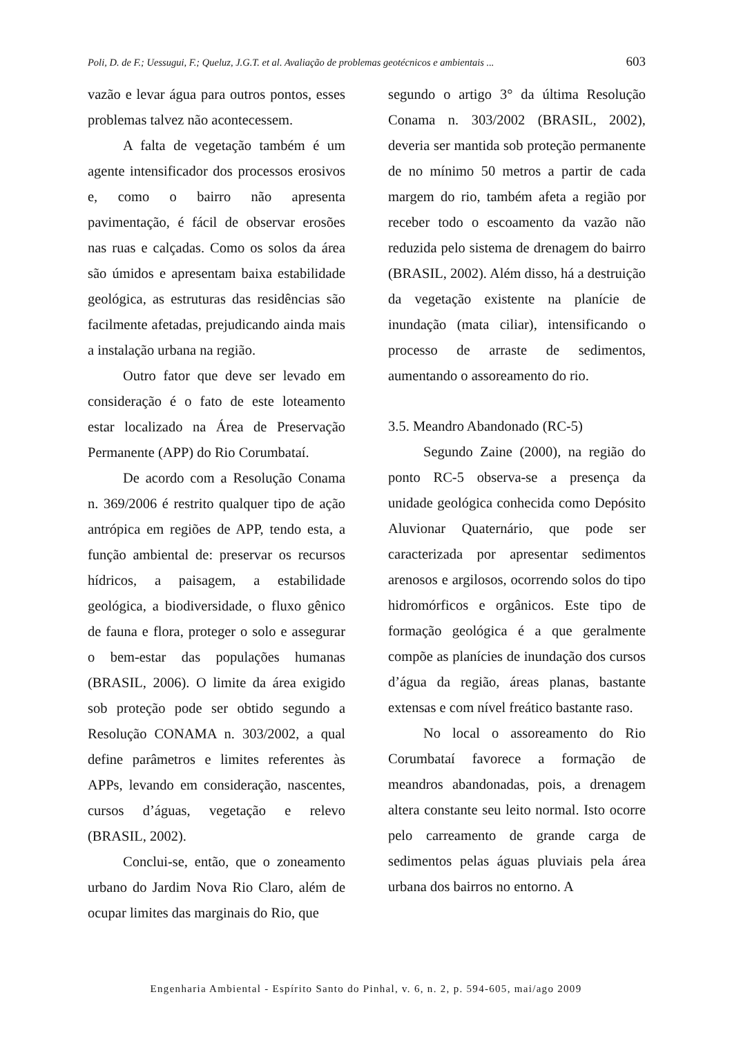Poli, D. de F.; Uessugui, F.; Queluz, J.G.T. et al. Avaliação de problemas geotécnicos e ambientais ... 603
vazão e levar água para outros pontos, esses problemas talvez não acontecessem.
A falta de vegetação também é um agente intensificador dos processos erosivos e, como o bairro não apresenta pavimentação, é fácil de observar erosões nas ruas e calçadas. Como os solos da área são úmidos e apresentam baixa estabilidade geológica, as estruturas das residências são facilmente afetadas, prejudicando ainda mais a instalação urbana na região.
Outro fator que deve ser levado em consideração é o fato de este loteamento estar localizado na Área de Preservação Permanente (APP) do Rio Corumbataí.
De acordo com a Resolução Conama n. 369/2006 é restrito qualquer tipo de ação antrópica em regiões de APP, tendo esta, a função ambiental de: preservar os recursos hídricos, a paisagem, a estabilidade geológica, a biodiversidade, o fluxo gênico de fauna e flora, proteger o solo e assegurar o bem-estar das populações humanas (BRASIL, 2006). O limite da área exigido sob proteção pode ser obtido segundo a Resolução CONAMA n. 303/2002, a qual define parâmetros e limites referentes às APPs, levando em consideração, nascentes, cursos d’águas, vegetação e relevo (BRASIL, 2002).
Conclui-se, então, que o zoneamento urbano do Jardim Nova Rio Claro, além de ocupar limites das marginais do Rio, que
segundo o artigo 3° da última Resolução Conama n. 303/2002 (BRASIL, 2002), deveria ser mantida sob proteção permanente de no mínimo 50 metros a partir de cada margem do rio, também afeta a região por receber todo o escoamento da vazão não reduzida pelo sistema de drenagem do bairro (BRASIL, 2002). Além disso, há a destruição da vegetação existente na planície de inundação (mata ciliar), intensificando o processo de arraste de sedimentos, aumentando o assoreamento do rio.
3.5. Meandro Abandonado (RC-5)
Segundo Zaine (2000), na região do ponto RC-5 observa-se a presença da unidade geológica conhecida como Depósito Aluvionar Quaternário, que pode ser caracterizada por apresentar sedimentos arenosos e argilosos, ocorrendo solos do tipo hidromórficos e orgânicos. Este tipo de formação geológica é a que geralmente compõe as planícies de inundação dos cursos d’água da região, áreas planas, bastante extensas e com nível freático bastante raso.
No local o assoreamento do Rio Corumbataí favorece a formação de meandros abandonadas, pois, a drenagem altera constante seu leito normal. Isto ocorre pelo carreamento de grande carga de sedimentos pelas águas pluviais pela área urbana dos bairros no entorno. A
Engenharia Ambiental - Espírito Santo do Pinhal, v. 6, n. 2, p. 594-605, mai/ago 2009